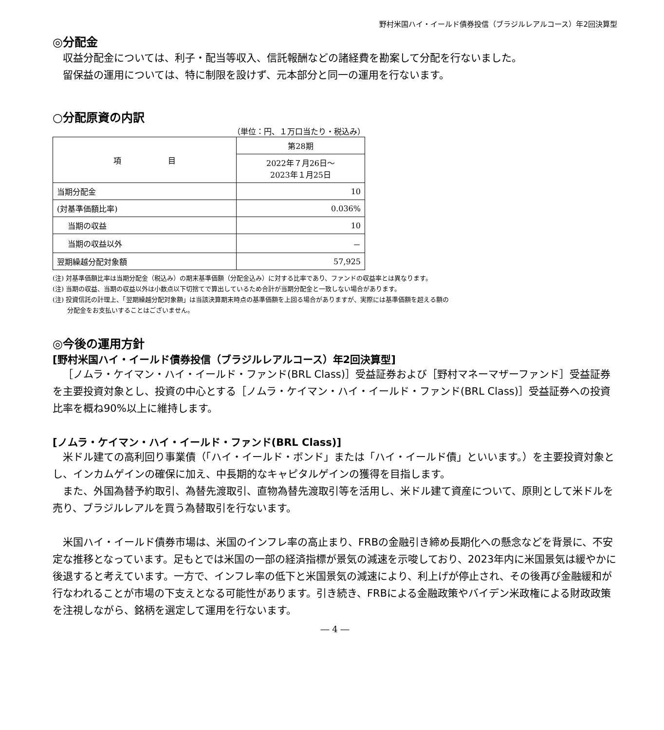野村米国ハイ・イールド債券投信（ブラジルレアルコース）年2回決算型
◎分配金
収益分配金については、利子・配当等収入、信託報酬などの諸経費を勘案して分配を行ないました。
留保益の運用については、特に制限を設けず、元本部分と同一の運用を行ないます。
○分配原資の内訳
（単位：円、１万口当たり・税込み）
| 項 目 | 第28期 |
| --- | --- |
| | 2022年７月26日～ 2023年１月25日 |
| 当期分配金 | 10 |
| (対基準価額比率) | 0.036% |
| 当期の収益 | 10 |
| 当期の収益以外 | － |
| 翌期繰越分配対象額 | 57,925 |
(注) 対基準価額比率は当期分配金（税込み）の期末基準価額（分配金込み）に対する比率であり、ファンドの収益率とは異なります。
(注) 当期の収益、当期の収益以外は小数点以下切捨てで算出しているため合計が当期分配金と一致しない場合があります。
(注) 投資信託の計理上、「翌期繰越分配対象額」は当該決算期末時点の基準価額を上回る場合がありますが、実際には基準価額を超える額の
　　 分配金をお支払いすることはございません。
◎今後の運用方針
[野村米国ハイ・イールド債券投信（ブラジルレアルコース）年2回決算型]
［ノムラ・ケイマン・ハイ・イールド・ファンド(BRL Class)］受益証券および［野村マネーマザーファンド］受益証券を主要投資対象とし、投資の中心とする［ノムラ・ケイマン・ハイ・イールド・ファンド(BRL Class)］受益証券への投資比率を概ね90%以上に維持します。
[ノムラ・ケイマン・ハイ・イールド・ファンド(BRL Class)]
米ドル建ての高利回り事業債（「ハイ・イールド・ボンド」または「ハイ・イールド債」といいます。）を主要投資対象とし、インカムゲインの確保に加え、中長期的なキャピタルゲインの獲得を目指します。
また、外国為替予約取引、為替先渡取引、直物為替先渡取引等を活用し、米ドル建て資産について、原則として米ドルを売り、ブラジルレアルを買う為替取引を行ないます。
米国ハイ・イールド債券市場は、米国のインフレ率の高止まり、FRBの金融引き締め長期化への懸念などを背景に、不安定な推移となっています。足もとでは米国の一部の経済指標が景気の減速を示唆しており、2023年内に米国景気は緩やかに後退すると考えています。一方で、インフレ率の低下と米国景気の減速により、利上げが停止され、その後再び金融緩和が行なわれることが市場の下支えとなる可能性があります。引き続き、FRBによる金融政策やバイデン米政権による財政政策を注視しながら、銘柄を選定して運用を行ないます。
― 4 ―